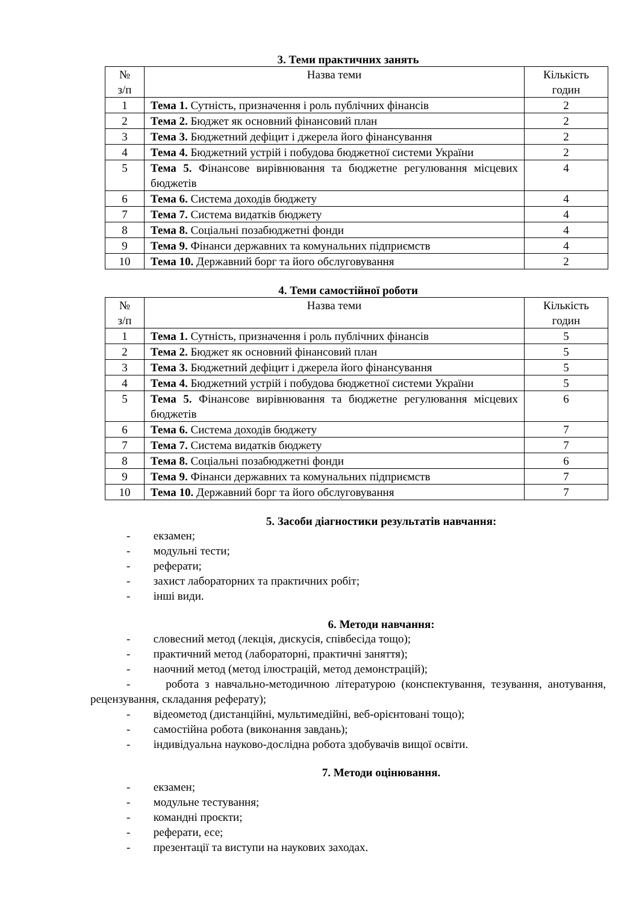3. Теми практичних занять
| № з/п | Назва теми | Кількість годин |
| --- | --- | --- |
| 1 | Тема 1. Сутність, призначення і роль публічних фінансів | 2 |
| 2 | Тема 2. Бюджет як основний фінансовий план | 2 |
| 3 | Тема 3. Бюджетний дефіцит і джерела його фінансування | 2 |
| 4 | Тема 4. Бюджетний устрій і побудова бюджетної системи України | 2 |
| 5 | Тема 5. Фінансове вирівнювання та бюджетне регулювання місцевих бюджетів | 4 |
| 6 | Тема 6. Система доходів бюджету | 4 |
| 7 | Тема 7. Система видатків бюджету | 4 |
| 8 | Тема 8. Соціальні позабюджетні фонди | 4 |
| 9 | Тема 9. Фінанси державних та комунальних підприємств | 4 |
| 10 | Тема 10. Державний борг та його обслуговування | 2 |
4. Теми самостійної роботи
| № з/п | Назва теми | Кількість годин |
| --- | --- | --- |
| 1 | Тема 1. Сутність, призначення і роль публічних фінансів | 5 |
| 2 | Тема 2. Бюджет як основний фінансовий план | 5 |
| 3 | Тема 3. Бюджетний дефіцит і джерела його фінансування | 5 |
| 4 | Тема 4. Бюджетний устрій і побудова бюджетної системи України | 5 |
| 5 | Тема 5. Фінансове вирівнювання та бюджетне регулювання місцевих бюджетів | 6 |
| 6 | Тема 6. Система доходів бюджету | 7 |
| 7 | Тема 7. Система видатків бюджету | 7 |
| 8 | Тема 8. Соціальні позабюджетні фонди | 6 |
| 9 | Тема 9. Фінанси державних та комунальних підприємств | 7 |
| 10 | Тема 10. Державний борг та його обслуговування | 7 |
5. Засоби діагностики результатів навчання:
- екзамен;
- модульні тести;
- реферати;
- захист лабораторних та практичних робіт;
- інші види.
6. Методи навчання:
- словесний метод (лекція, дискусія, співбесіда тощо);
- практичний метод (лабораторні, практичні заняття);
- наочний метод (метод ілюстрацій, метод демонстрацій);
- робота з навчально-методичною літературою (конспектування, тезування, анотування, рецензування, складання реферату);
- відеометод (дистанційні, мультимедійні, веб-орієнтовані тощо);
- самостійна робота (виконання завдань);
- індивідуальна науково-дослідна робота здобувачів вищої освіти.
7. Методи оцінювання.
- екзамен;
- модульне тестування;
- командні проєкти;
- реферати, есе;
- презентації та виступи на наукових заходах.